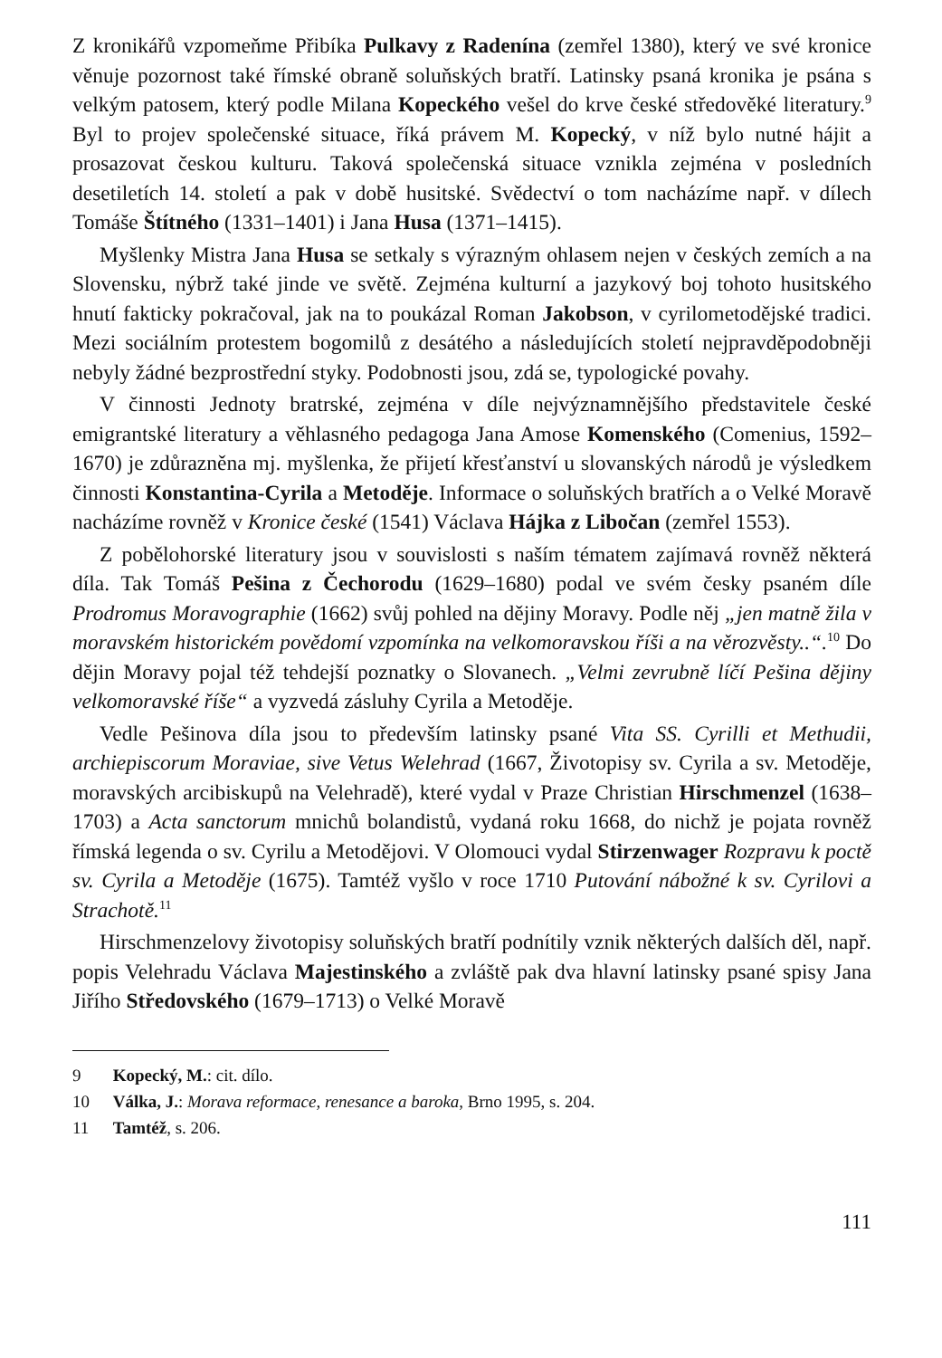Z kronikářů vzpomeňme Přibíka Pulkavy z Radenína (zemřel 1380), který ve své kronice věnuje pozornost také římské obraně soluňských bratří. Latinsky psaná kronika je psána s velkým patosem, který podle Milana Kopeckého vešel do krve české středověké literatury.<sup>9</sup> Byl to projev společenské situace, říká právem M. Kopecký, v níž bylo nutné hájit a prosazovat českou kulturu. Taková společenská situace vznikla zejména v posledních desetiletích 14. století a pak v době husitské. Svědectví o tom nacházíme např. v dílech Tomáše Štítného (1331–1401) i Jana Husa (1371–1415).
Myšlenky Mistra Jana Husa se setkaly s výrazným ohlasem nejen v českých zemích a na Slovensku, nýbrž také jinde ve světě. Zejména kulturní a jazykový boj tohoto husitského hnutí fakticky pokračoval, jak na to poukázal Roman Jakobson, v cyrilometodějské tradici. Mezi sociálním protestem bogomilů z desátého a následujících století nejpravděpodobněji nebyly žádné bezprostřední styky. Podobnosti jsou, zdá se, typologické povahy.
V činnosti Jednoty bratrské, zejména v díle nejvýznamnějšího představitele české emigrantské literatury a věhlasného pedagoga Jana Amose Komenského (Comenius, 1592–1670) je zdůrazněna mj. myšlenka, že přijetí křesťanství u slovanských národů je výsledkem činnosti Konstantina-Cyrila a Metoděje. Informace o soluňských bratřích a o Velké Moravě nacházíme rovněž v Kronice české (1541) Václava Hájka z Libočan (zemřel 1553).
Z pobělohorské literatury jsou v souvislosti s naším tématem zajímavá rovněž některá díla. Tak Tomáš Pešina z Čechorodu (1629–1680) podal ve svém česky psaném díle Prodromus Moravographie (1662) svůj pohled na dějiny Moravy. Podle něj „jen matně žila v moravském historickém povědomí vzpomínka na velkomoravskou říši a na věrozvěsty..“.<sup>10</sup> Do dějin Moravy pojal též tehdejší poznatky o Slovanech. „Velmi zevrubně líčí Pešina dějiny velkomoravské říše“ a vyzvedá zásluhy Cyrila a Metoděje.
Vedle Pešinova díla jsou to především latinsky psané Vita SS. Cyrilli et Methudii, archiepiscorum Moraviae, sive Vetus Welehrad (1667, Životopisy sv. Cyrila a sv. Metoděje, moravských arcibiskupů na Velehradě), které vydal v Praze Christian Hirschmenzel (1638–1703) a Acta sanctorum mnichů bolandistů, vydaná roku 1668, do nichž je pojata rovněž římská legenda o sv. Cyrilu a Metodějovi. V Olomouci vydal Stirzenwager Rozpravu k poctě sv. Cyrila a Metoděje (1675). Tamtéž vyšlo v roce 1710 Putování nábožné k sv. Cyrilovi a Strachotě.<sup>11</sup>
Hirschmenzelovy životopisy soluňských bratří podnítily vznik některých dalších děl, např. popis Velehradu Václava Majestinského a zvláště pak dva hlavní latinsky psané spisy Jana Jiřího Středovského (1679–1713) o Velké Moravě
9 Kopecký, M.: cit. dílo.
10 Válka, J.: Morava reformace, renesance a baroka, Brno 1995, s. 204.
11 Tamtéž, s. 206.
111